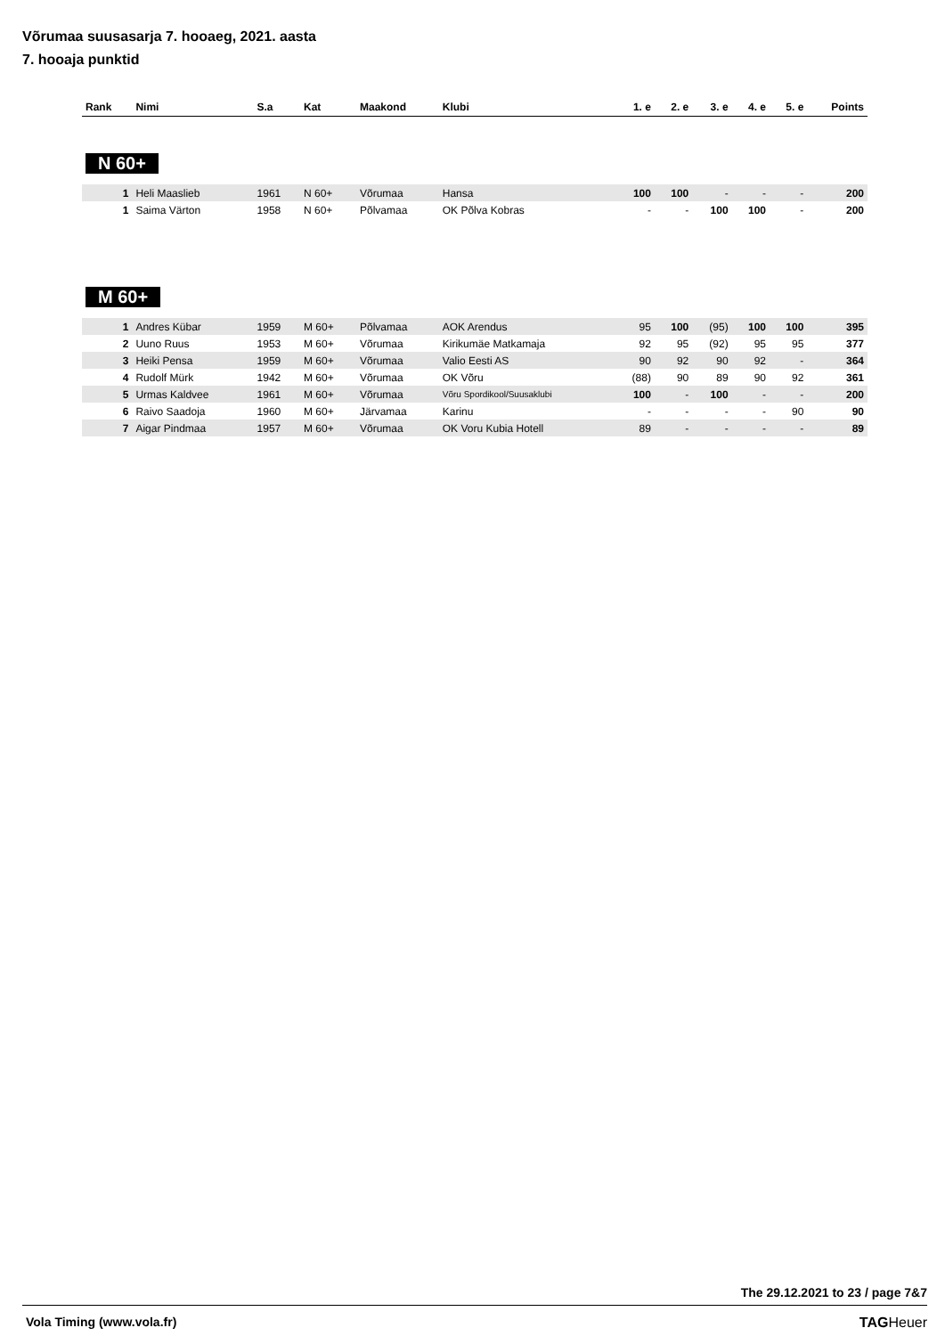Võrumaa suusasarja 7. hooaeg, 2021. aasta
7. hooaja punktid
| Rank | Nimi | S.a | Kat | Maakond | Klubi | 1. e | 2. e | 3. e | 4. e | 5. e | Points |
| --- | --- | --- | --- | --- | --- | --- | --- | --- | --- | --- | --- |
| N 60+ | | | | | | | | | | | |
| 1 | Heli Maaslieb | 1961 | N 60+ | Võrumaa | Hansa | 100 | 100 | - | - | - | 200 |
| 1 | Saima Värton | 1958 | N 60+ | Põlvamaa | OK Põlva Kobras | - | - | 100 | 100 | - | 200 |
| M 60+ | | | | | | | | | | | |
| 1 | Andres Kübar | 1959 | M 60+ | Põlvamaa | AOK Arendus | 95 | 100 | (95) | 100 | 100 | 395 |
| 2 | Uuno Ruus | 1953 | M 60+ | Võrumaa | Kirikumäe Matkamaja | 92 | 95 | (92) | 95 | 95 | 377 |
| 3 | Heiki Pensa | 1959 | M 60+ | Võrumaa | Valio Eesti AS | 90 | 92 | 90 | 92 | - | 364 |
| 4 | Rudolf Mürk | 1942 | M 60+ | Võrumaa | OK Võru | (88) | 90 | 89 | 90 | 92 | 361 |
| 5 | Urmas Kaldvee | 1961 | M 60+ | Võrumaa | Võru Spordikool/Suusaklubi | 100 | - | 100 | - | - | 200 |
| 6 | Raivo Saadoja | 1960 | M 60+ | Järvamaa | Karinu | - | - | - | - | 90 | 90 |
| 7 | Aigar Pindmaa | 1957 | M 60+ | Võrumaa | OK Voru Kubia Hotell | 89 | - | - | - | - | 89 |
The 29.12.2021 to 23 / page 7&7
Vola Timing (www.vola.fr) TAGHeuer